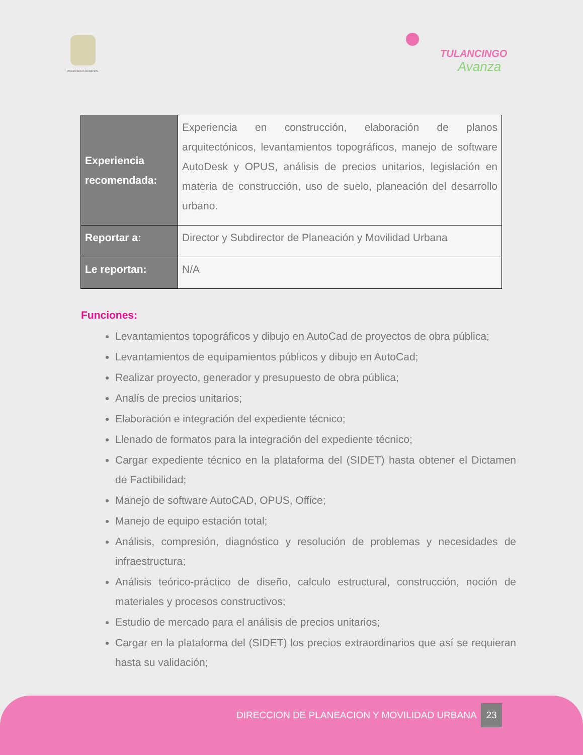PRESIDENCIA MUNICIPAL
TULANCINGO
Avanza
| Experiencia recomendada: | Experiencia en construcción, elaboración de planos arquitectónicos, levantamientos topográficos, manejo de software AutoDesk y OPUS, análisis de precios unitarios, legislación en materia de construcción, uso de suelo, planeación del desarrollo urbano. |
| Reportar a: | Director y Subdirector de Planeación y Movilidad Urbana |
| Le reportan: | N/A |
Funciones:
Levantamientos topográficos y dibujo en AutoCad de proyectos de obra pública;
Levantamientos de equipamientos públicos y dibujo en AutoCad;
Realizar proyecto, generador y presupuesto de obra pública;
Analís de precios unitarios;
Elaboración e integración del expediente técnico;
Llenado de formatos para la integración del expediente técnico;
Cargar expediente técnico en la plataforma del (SIDET) hasta obtener el Dictamen de Factibilidad;
Manejo de software AutoCAD, OPUS, Office;
Manejo de equipo estación total;
Análisis, compresión, diagnóstico y resolución de problemas y necesidades de infraestructura;
Análisis teórico-práctico de diseño, calculo estructural, construcción, noción de materiales y procesos constructivos;
Estudio de mercado para el análisis de precios unitarios;
Cargar en la plataforma del (SIDET) los precios extraordinarios que así se requieran hasta su validación;
DIRECCION DE PLANEACION Y MOVILIDAD URBANA
23